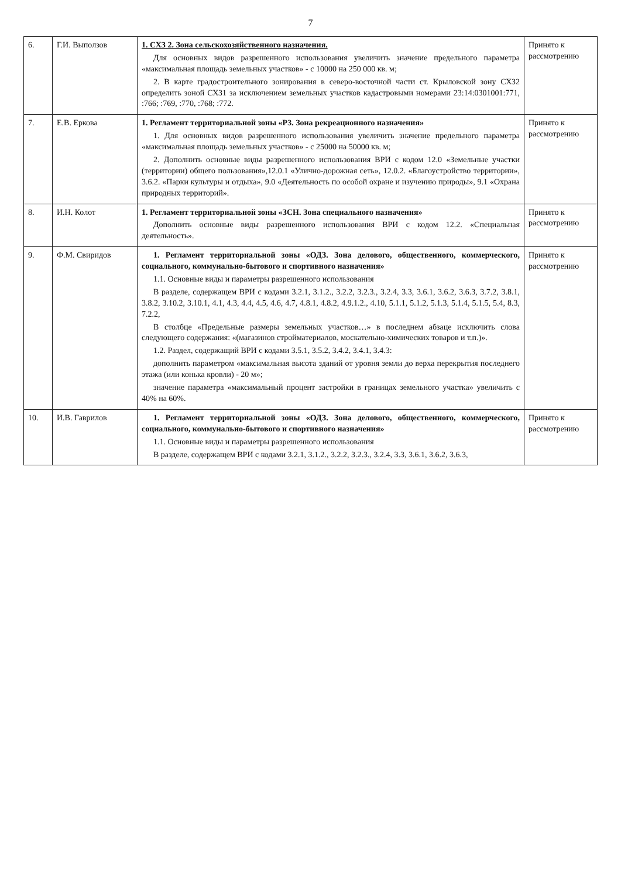7
| 6. | Г.И. Выползов | 1. СХЗ 2. Зона сельскохозяйственного назначения. Для основных видов разрешенного использования увеличить значение предельного параметра «максимальная площадь земельных участков» - с 10000 на 250 000 кв. м; 2. В карте градостроительного зонирования в северо-восточной части ст. Крыловской зону СХЗ2 определить зоной СХЗ1 за исключением земельных участков кадастровыми номерами 23:14:0301001:771, :766; :769, :770, :768; :772. | Принято к рассмотрению |
| 7. | Е.В. Еркова | 1. Регламент территориальной зоны «Р3. Зона рекреационного назначения» 1. Для основных видов разрешенного использования увеличить значение предельного параметра «максимальная площадь земельных участков» - с 25000 на 50000 кв. м; 2. Дополнить основные виды разрешенного использования ВРИ с кодом 12.0 «Земельные участки (территории) общего пользования»,12.0.1 «Улично-дорожная сеть», 12.0.2. «Благоустройство территории», 3.6.2. «Парки культуры и отдыха», 9.0 «Деятельность по особой охране и изучению природы», 9.1 «Охрана природных территорий». | Принято к рассмотрению |
| 8. | И.Н. Колот | 1. Регламент территориальной зоны «ЗСН. Зона специального назначения» Дополнить основные виды разрешенного использования ВРИ с кодом 12.2. «Специальная деятельность». | Принято к рассмотрению |
| 9. | Ф.М. Свиридов | 1. Регламент территориальной зоны «ОДЗ. Зона делового, общественного, коммерческого, социального, коммунально-бытового и спортивного назначения» 1.1. Основные виды и параметры разрешенного использования В разделе, содержащем ВРИ с кодами 3.2.1, 3.1.2., 3.2.2, 3.2.3., 3.2.4, 3.3, 3.6.1, 3.6.2, 3.6.3, 3.7.2, 3.8.1, 3.8.2, 3.10.2, 3.10.1, 4.1, 4.3, 4.4, 4.5, 4.6, 4.7, 4.8.1, 4.8.2, 4.9.1.2., 4.10, 5.1.1, 5.1.2, 5.1.3, 5.1.4, 5.1.5, 5.4, 8.3, 7.2.2, В столбце «Предельные размеры земельных участков…» в последнем абзаце исключить слова следующего содержания: «(магазинов стройматериалов, москательно-химических товаров и т.п.)». 1.2. Раздел, содержащий ВРИ с кодами 3.5.1, 3.5.2, 3.4.2, 3.4.1, 3.4.3: дополнить параметром «максимальная высота зданий от уровня земли до верха перекрытия последнего этажа (или конька кровли) - 20 м»; значение параметра «максимальный процент застройки в границах земельного участка» увеличить с 40% на 60%. | Принято к рассмотрению |
| 10. | И.В. Гаврилов | 1. Регламент территориальной зоны «ОДЗ. Зона делового, общественного, коммерческого, социального, коммунально-бытового и спортивного назначения» 1.1. Основные виды и параметры разрешенного использования В разделе, содержащем ВРИ с кодами 3.2.1, 3.1.2., 3.2.2, 3.2.3., 3.2.4, 3.3, 3.6.1, 3.6.2, 3.6.3, | Принято к рассмотрению |